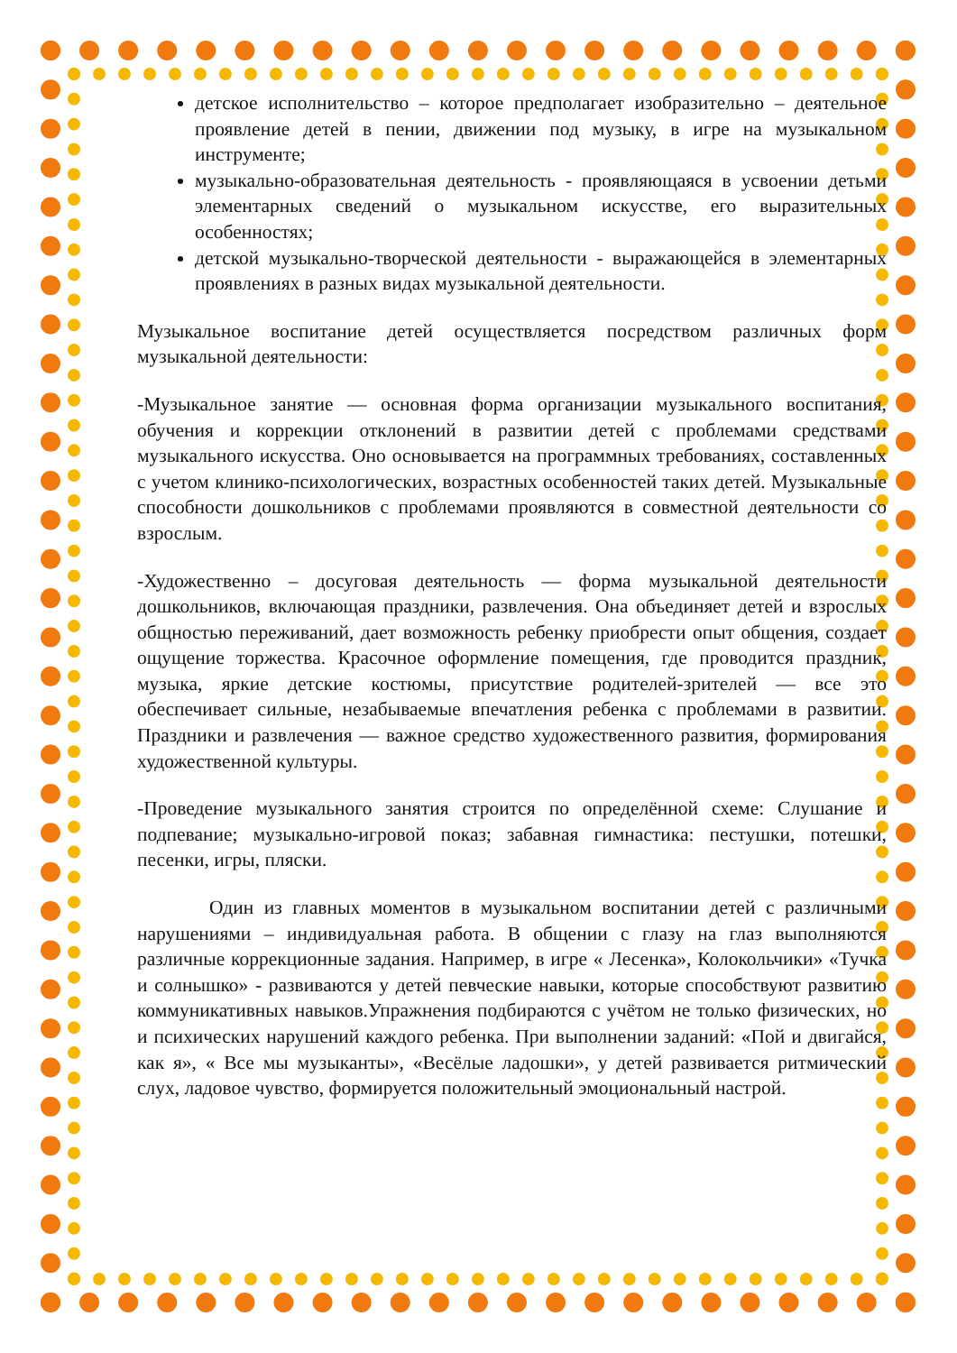детское исполнительство – которое предполагает изобразительно – деятельное проявление детей в пении, движении под музыку, в игре на музыкальном инструменте;
музыкально-образовательная деятельность - проявляющаяся в усвоении детьми элементарных сведений о музыкальном искусстве, его выразительных особенностях;
детской музыкально-творческой деятельности - выражающейся в элементарных проявлениях в разных видах музыкальной деятельности.
Музыкальное воспитание детей осуществляется посредством различных форм музыкальной деятельности:
-Музыкальное занятие — основная форма организации музыкального воспитания, обучения и коррекции отклонений в развитии детей с проблемами средствами музыкального искусства. Оно основывается на программных требованиях, составленных с учетом клинико-психологических, возрастных особенностей таких детей. Музыкальные способности дошкольников с проблемами проявляются в совместной деятельности со взрослым.
-Художественно – досуговая деятельность — форма музыкальной деятельности дошкольников, включающая праздники, развлечения. Она объединяет детей и взрослых общностью переживаний, дает возможность ребенку приобрести опыт общения, создает ощущение торжества. Красочное оформление помещения, где проводится праздник, музыка, яркие детские костюмы, присутствие родителей-зрителей — все это обеспечивает сильные, незабываемые впечатления ребенка с проблемами в развитии. Праздники и развлечения — важное средство художественного развития, формирования художественной культуры.
-Проведение музыкального занятия строится по определённой схеме: Слушание и подпевание; музыкально-игровой показ; забавная гимнастика: пестушки, потешки, песенки, игры, пляски.
Один из главных моментов в музыкальном воспитании детей с различными нарушениями – индивидуальная работа. В общении с глазу на глаз выполняются различные коррекционные задания. Например, в игре « Лесенка», Колокольчики» «Тучка и солнышко» - развиваются у детей певческие навыки, которые способствуют развитию коммуникативных навыков.Упражнения подбираются с учётом не только физических, но и психических нарушений каждого ребенка. При выполнении заданий: «Пой и двигайся, как я», « Все мы музыканты», «Весёлые ладошки», у детей развивается ритмический слух, ладовое чувство, формируется положительный эмоциональный настрой.